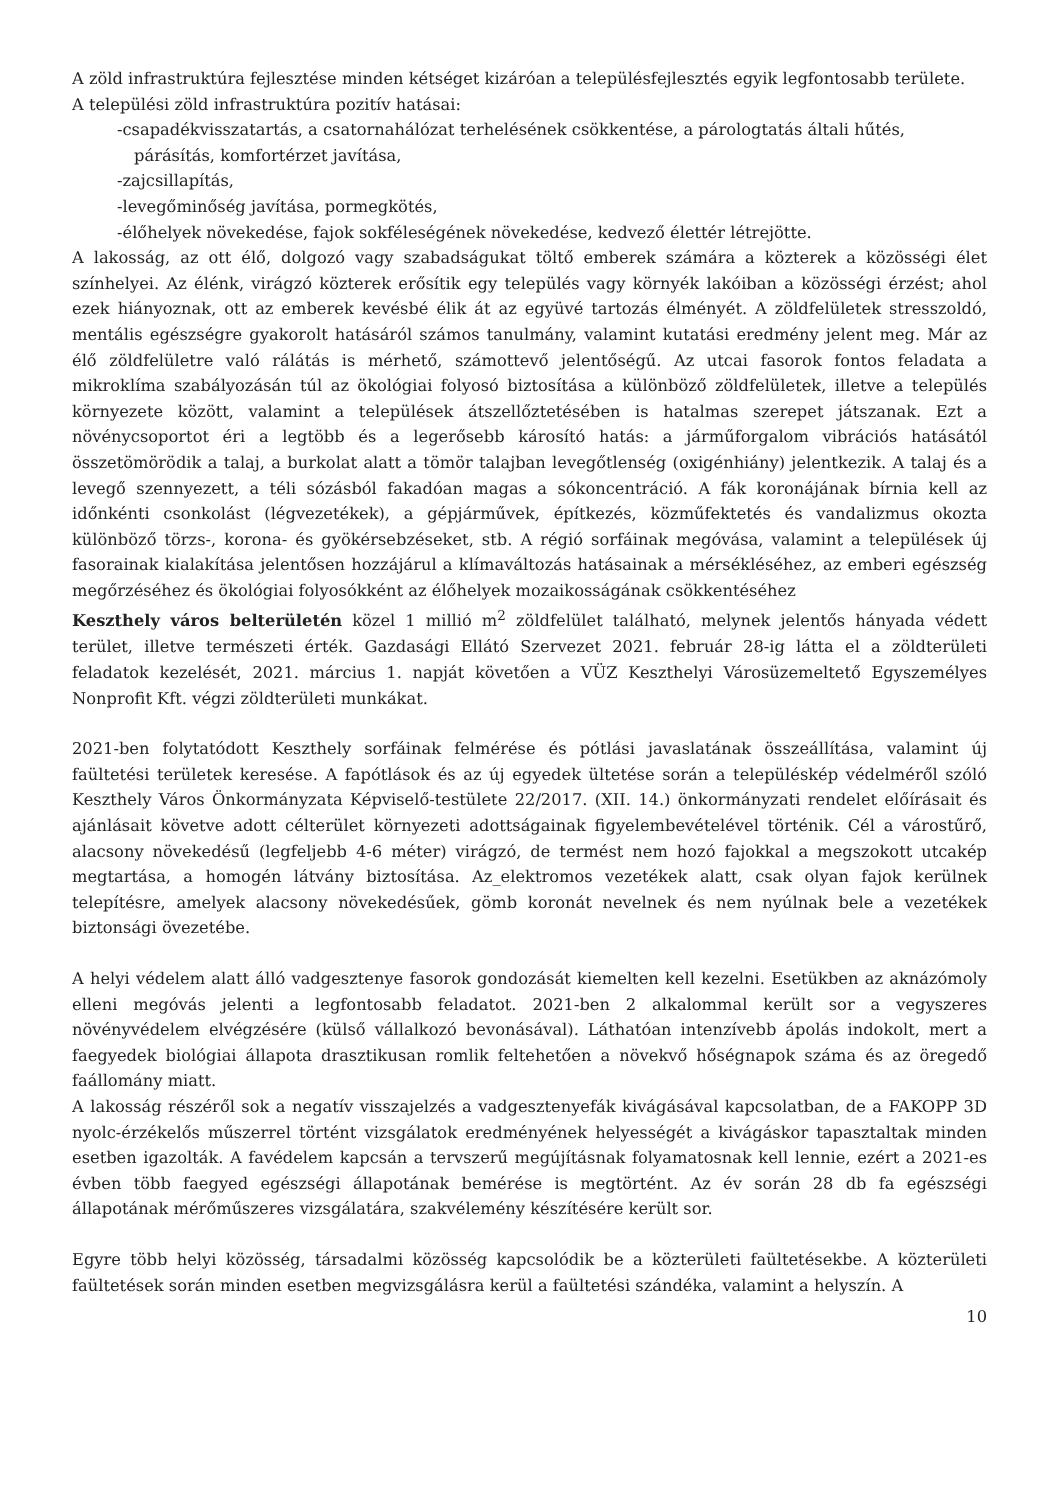A zöld infrastruktúra fejlesztése minden kétséget kizáróan a településfejlesztés egyik legfontosabb területe.
A települési zöld infrastruktúra pozitív hatásai:
-csapadékvisszatartás, a csatornahálózat terhelésének csökkentése, a párologtatás általi hűtés,
párásítás, komfortérzet javítása,
-zajcsillapítás,
-levegőminőség javítása, pormegkötés,
-élőhelyek növekedése, fajok sokféleségének növekedése, kedvező élettér létrejötte.
A lakosság, az ott élő, dolgozó vagy szabadságukat töltő emberek számára a közterek a közösségi élet színhelyei. Az élénk, virágzó közterek erősítik egy település vagy környék lakóiban a közösségi érzést; ahol ezek hiányoznak, ott az emberek kevésbé élik át az együvé tartozás élményét. A zöldfelületek stresszoldó, mentális egészségre gyakorolt hatásáról számos tanulmány, valamint kutatási eredmény jelent meg. Már az élő zöldfelületre való rálátás is mérhető, számottevő jelentőségű. Az utcai fasorok fontos feladata a mikroklíma szabályozásán túl az ökológiai folyosó biztosítása a különböző zöldfelületek, illetve a település környezete között, valamint a települések átszellőztetésében is hatalmas szerepet játszanak. Ezt a növénycsoportot éri a legtöbb és a legerősebb károsító hatás: a járműforgalom vibrációs hatásától összetömörödik a talaj, a burkolat alatt a tömör talajban levegőtlenség (oxigénhiány) jelentkezik. A talaj és a levegő szennyezett, a téli sózásból fakadóan magas a sókoncentráció. A fák koronájának bírnia kell az időnkénti csonkolást (légvezetékek), a gépjárművek, építkezés, közműfektetés és vandalizmus okozta különböző törzs-, korona- és gyökérsebzéseket, stb. A régió sorfáinak megóvása, valamint a települések új fasorainak kialakítása jelentősen hozzájárul a klímaváltozás hatásainak a mérsékléséhez, az emberi egészség megőrzéséhez és ökológiai folyosókként az élőhelyek mozaikosságának csökkentéséhez
Keszthely város belterületén közel 1 millió m<sup>2</sup> zöldfelület található, melynek jelentős hányada védett terület, illetve természeti érték. Gazdasági Ellátó Szervezet 2021. február 28-ig látta el a zöldterületi feladatok kezelését, 2021. március 1. napját követően a VÜZ Keszthelyi Városüzemeltető Egyszemélyes Nonprofit Kft. végzi zöldterületi munkákat.
2021-ben folytatódott Keszthely sorfáinak felmérése és pótlási javaslatának összeállítása, valamint új faültetési területek keresése. A fapótlások és az új egyedek ültetése során a településkép védelméről szóló Keszthely Város Önkormányzata Képviselő-testülete 22/2017. (XII. 14.) önkormányzati rendelet előírásait és ajánlásait követve adott célterület környezeti adottságainak figyelembevételével történik. Cél a várostűrő, alacsony növekedésű (legfeljebb 4-6 méter) virágzó, de termést nem hozó fajokkal a megszokott utcakép megtartása, a homogén látvány biztosítása. Az_elektromos vezetékek alatt, csak olyan fajok kerülnek telepítésre, amelyek alacsony növekedésűek, gömb koronát nevelnek és nem nyúlnak bele a vezetékek biztonsági övezetébe.
A helyi védelem alatt álló vadgesztenye fasorok gondozását kiemelten kell kezelni. Esetükben az aknázómoly elleni megóvás jelenti a legfontosabb feladatot. 2021-ben 2 alkalommal került sor a vegyszeres növényvédelem elvégzésére (külső vállalkozó bevonásával). Láthatóan intenzívebb ápolás indokolt, mert a faegyedek biológiai állapota drasztikusan romlik feltehetően a növekvő hőségnapok száma és az öregedő faállomány miatt.
A lakosság részéről sok a negatív visszajelzés a vadgesztenyefák kivágásával kapcsolatban, de a FAKOPP 3D nyolc-érzékelős műszerrel történt vizsgálatok eredményének helyességét a kivágáskor tapasztaltak minden esetben igazolták. A favédelem kapcsán a tervszerű megújításnak folyamatosnak kell lennie, ezért a 2021-es évben több faegyed egészségi állapotának bemérése is megtörtént. Az év során 28 db fa egészségi állapotának mérőműszeres vizsgálatára, szakvélemény készítésére került sor.
Egyre több helyi közösség, társadalmi közösség kapcsolódik be a közterületi faültetésekbe. A közterületi faültetések során minden esetben megvizsgálásra kerül a faültetési szándéka, valamint a helyszín. A
10